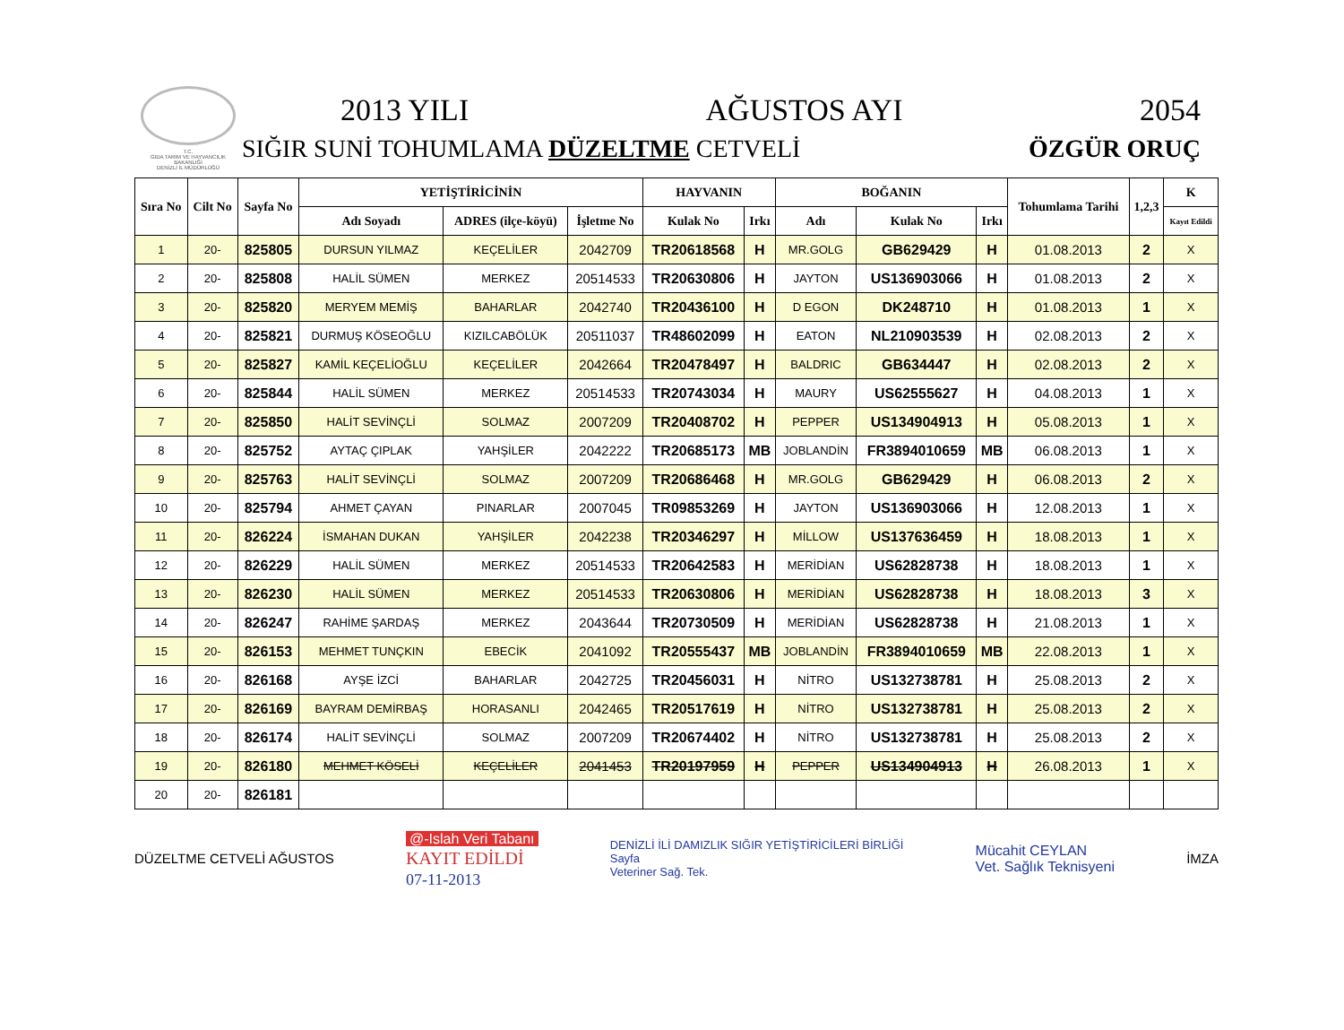T.C.
GIDA TARIM VE HAYVANCILIK
BAKANLIĞI
DENİZLİ İL MÜDÜRLÜĞÜ
2013 YILI AĞUSTOS AYI 2054
SIĞIR SUNİ TOHUMLAMA DÜZELTME CETVELİ ÖZGÜR ORUÇ
| Sıra No | Cilt No | Sayfa No | YETİŞTİRİCİNİN | | | HAYVANIN | | BOĞANIN | | | Tohumlama Tarihi | 1,2,3 | K |
| --- | --- | --- | --- | --- | --- | --- | --- | --- | --- | --- | --- | --- | --- |
| | | | Adı Soyadı | ADRES (ilçe-köyü) | İşletme No | Kulak No | Irkı | Adı | Kulak No | Irkı | | | Kayıt Edildi |
| 1 | 20- | 825805 | DURSUN YILMAZ | KEÇELİLER | 2042709 | TR20618568 | H | MR.GOLG | GB629429 | H | 01.08.2013 | 2 | X |
| 2 | 20- | 825808 | HALİL SÜMEN | MERKEZ | 20514533 | TR20630806 | H | JAYTON | US136903066 | H | 01.08.2013 | 2 | X |
| 3 | 20- | 825820 | MERYEM MEMİŞ | BAHARLAR | 2042740 | TR20436100 | H | D EGON | DK248710 | H | 01.08.2013 | 1 | X |
| 4 | 20- | 825821 | DURMUŞ KÖSEOĞLU | KIZILCABÖLÜK | 20511037 | TR48602099 | H | EATON | NL210903539 | H | 02.08.2013 | 2 | X |
| 5 | 20- | 825827 | KAMİL KEÇELİOĞLU | KEÇELİLER | 2042664 | TR20478497 | H | BALDRIC | GB634447 | H | 02.08.2013 | 2 | X |
| 6 | 20- | 825844 | HALİL SÜMEN | MERKEZ | 20514533 | TR20743034 | H | MAURY | US62555627 | H | 04.08.2013 | 1 | X |
| 7 | 20- | 825850 | HALİT SEVİNÇLİ | SOLMAZ | 2007209 | TR20408702 | H | PEPPER | US134904913 | H | 05.08.2013 | 1 | X |
| 8 | 20- | 825752 | AYTAÇ ÇIPLAK | YAHŞİLER | 2042222 | TR20685173 | MB | JOBLANDİN | FR3894010659 | MB | 06.08.2013 | 1 | X |
| 9 | 20- | 825763 | HALİT SEVİNÇLİ | SOLMAZ | 2007209 | TR20686468 | H | MR.GOLG | GB629429 | H | 06.08.2013 | 2 | X |
| 10 | 20- | 825794 | AHMET ÇAYAN | PINARLAR | 2007045 | TR09853269 | H | JAYTON | US136903066 | H | 12.08.2013 | 1 | X |
| 11 | 20- | 826224 | İSMAHAN DUKAN | YAHŞİLER | 2042238 | TR20346297 | H | MİLLOW | US137636459 | H | 18.08.2013 | 1 | X |
| 12 | 20- | 826229 | HALİL SÜMEN | MERKEZ | 20514533 | TR20642583 | H | MERİDİAN | US62828738 | H | 18.08.2013 | 1 | X |
| 13 | 20- | 826230 | HALİL SÜMEN | MERKEZ | 20514533 | TR20630806 | H | MERİDİAN | US62828738 | H | 18.08.2013 | 3 | X |
| 14 | 20- | 826247 | RAHİME ŞARDAŞ | MERKEZ | 2043644 | TR20730509 | H | MERİDİAN | US62828738 | H | 21.08.2013 | 1 | X |
| 15 | 20- | 826153 | MEHMET TUNÇKIN | EBECİK | 2041092 | TR20555437 | MB | JOBLANDİN | FR3894010659 | MB | 22.08.2013 | 1 | X |
| 16 | 20- | 826168 | AYŞE İZCİ | BAHARLAR | 2042725 | TR20456031 | H | NİTRO | US132738781 | H | 25.08.2013 | 2 | X |
| 17 | 20- | 826169 | BAYRAM DEMİRBAŞ | HORASANLI | 2042465 | TR20517619 | H | NİTRO | US132738781 | H | 25.08.2013 | 2 | X |
| 18 | 20- | 826174 | HALİT SEVİNÇLİ | SOLMAZ | 2007209 | TR20674402 | H | NİTRO | US132738781 | H | 25.08.2013 | 2 | X |
| 19 | 20- | 826180 | MEHMET KÖSELİ | KEÇELİLER | 2041453 | TR20197959 | H | PEPPER | US134904913 | H | 26.08.2013 | 1 | X |
| 20 | 20- | 826181 | | | | | | | | | | | |
DÜZELTME CETVELİ AĞUSTOS @-Islah Veri Tabanı
KAYIT EDİLDİ
07-11-2013 DENİZLİ İLİ DAMIZLIK SIĞIR YETİŞTİRİCİLERİ BİRLİĞİ
Sayfa
Veteriner Sağ. Tek. Mücahit CEYLAN
Vet. Sağlık Teknisyeni İMZA